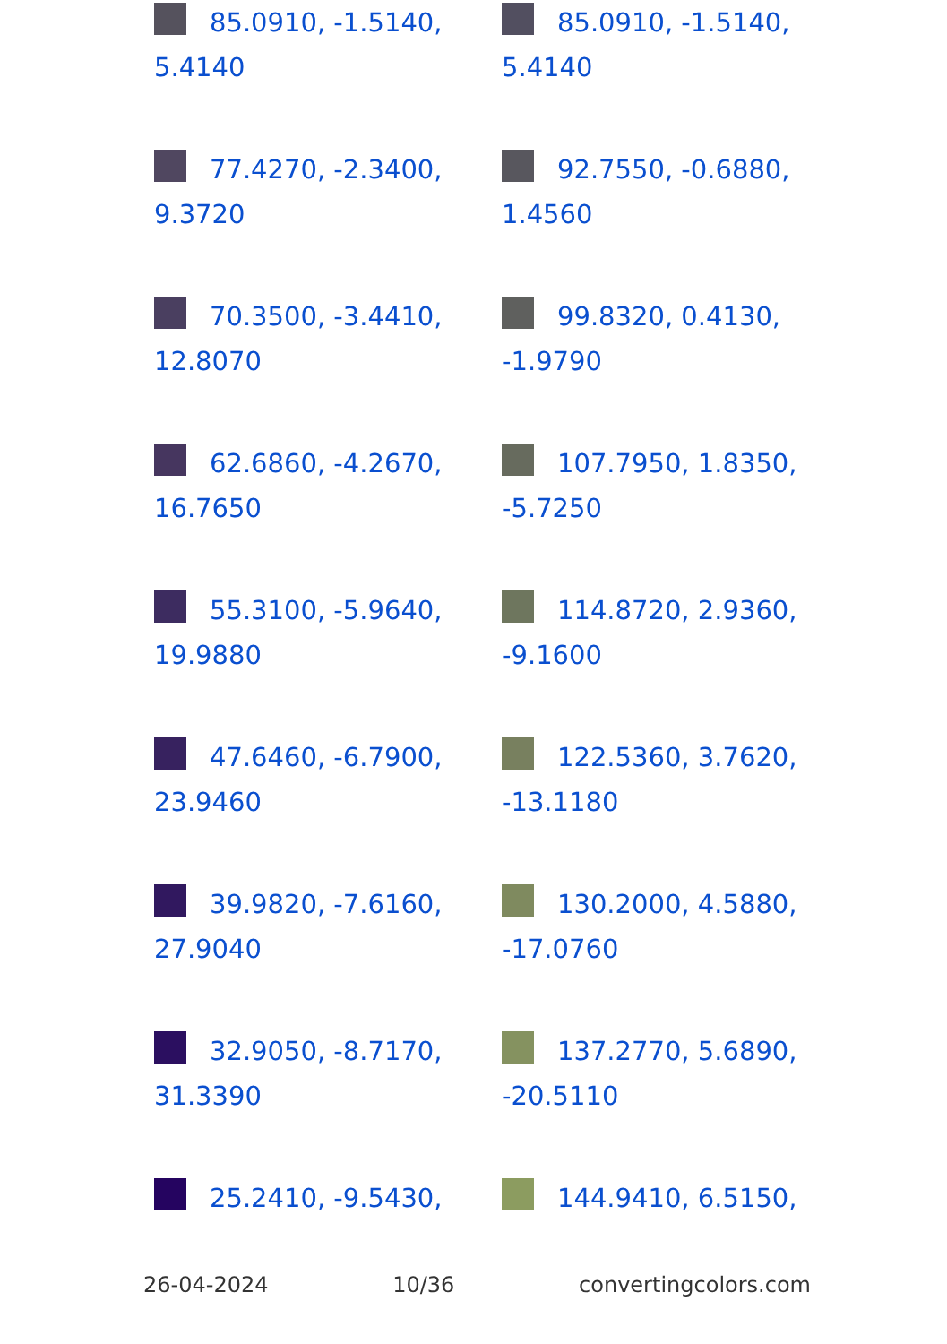85.0910, -1.5140, 5.4140
85.0910, -1.5140, 5.4140
77.4270, -2.3400, 9.3720
92.7550, -0.6880, 1.4560
70.3500, -3.4410, 12.8070
99.8320, 0.4130, -1.9790
62.6860, -4.2670, 16.7650
107.7950, 1.8350, -5.7250
55.3100, -5.9640, 19.9880
114.8720, 2.9360, -9.1600
47.6460, -6.7900, 23.9460
122.5360, 3.7620, -13.1180
39.9820, -7.6160, 27.9040
130.2000, 4.5880, -17.0760
32.9050, -8.7170, 31.3390
137.2770, 5.6890, -20.5110
25.2410, -9.5430,
144.9410, 6.5150,
26-04-2024 10/36 convertingcolors.com